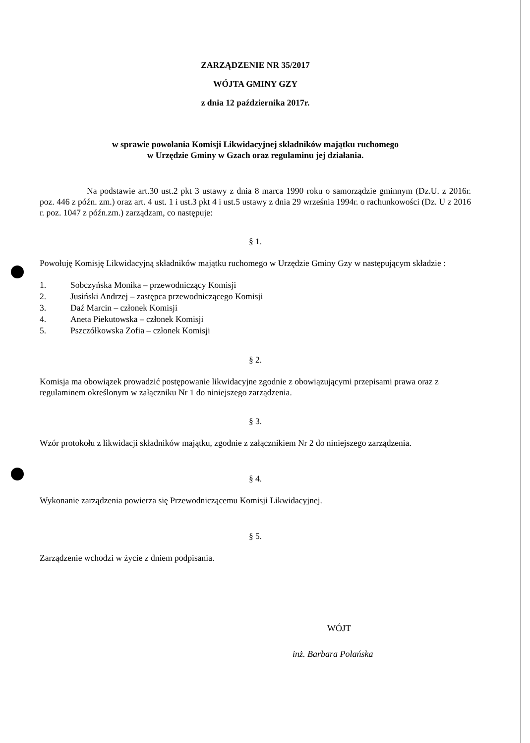ZARZĄDZENIE NR 35/2017
WÓJTA GMINY GZY
z dnia 12 października 2017r.
w sprawie powołania Komisji Likwidacyjnej składników majątku ruchomego
w Urzędzie Gminy w Gzach oraz regulaminu jej działania.
Na podstawie art.30 ust.2 pkt 3 ustawy z dnia 8 marca 1990 roku o samorządzie gminnym (Dz.U. z 2016r. poz. 446 z późn. zm.) oraz art. 4 ust. 1 i ust.3 pkt 4 i ust.5 ustawy z dnia 29 września 1994r. o rachunkowości (Dz. U z 2016 r. poz. 1047 z późn.zm.) zarządzam, co następuje:
§ 1.
Powołuję Komisję Likwidacyjną składników majątku ruchomego w Urzędzie Gminy Gzy w następującym składzie :
1. Sobczyńska Monika – przewodniczący Komisji
2. Jusiński Andrzej – zastępca przewodniczącego Komisji
3. Daź Marcin – członek Komisji
4. Aneta Piekutowska – członek Komisji
5. Pszczółkowska Zofia – członek Komisji
§ 2.
Komisja ma obowiązek prowadzić postępowanie likwidacyjne zgodnie z obowiązującymi przepisami prawa oraz z regulaminem określonym w załączniku Nr 1 do niniejszego zarządzenia.
§ 3.
Wzór protokołu z likwidacji składników majątku, zgodnie z załącznikiem Nr 2 do niniejszego zarządzenia.
§ 4.
Wykonanie zarządzenia powierza się Przewodniczącemu Komisji Likwidacyjnej.
§ 5.
Zarządzenie wchodzi w życie z dniem podpisania.
WÓJT
inż. Barbara Polańska